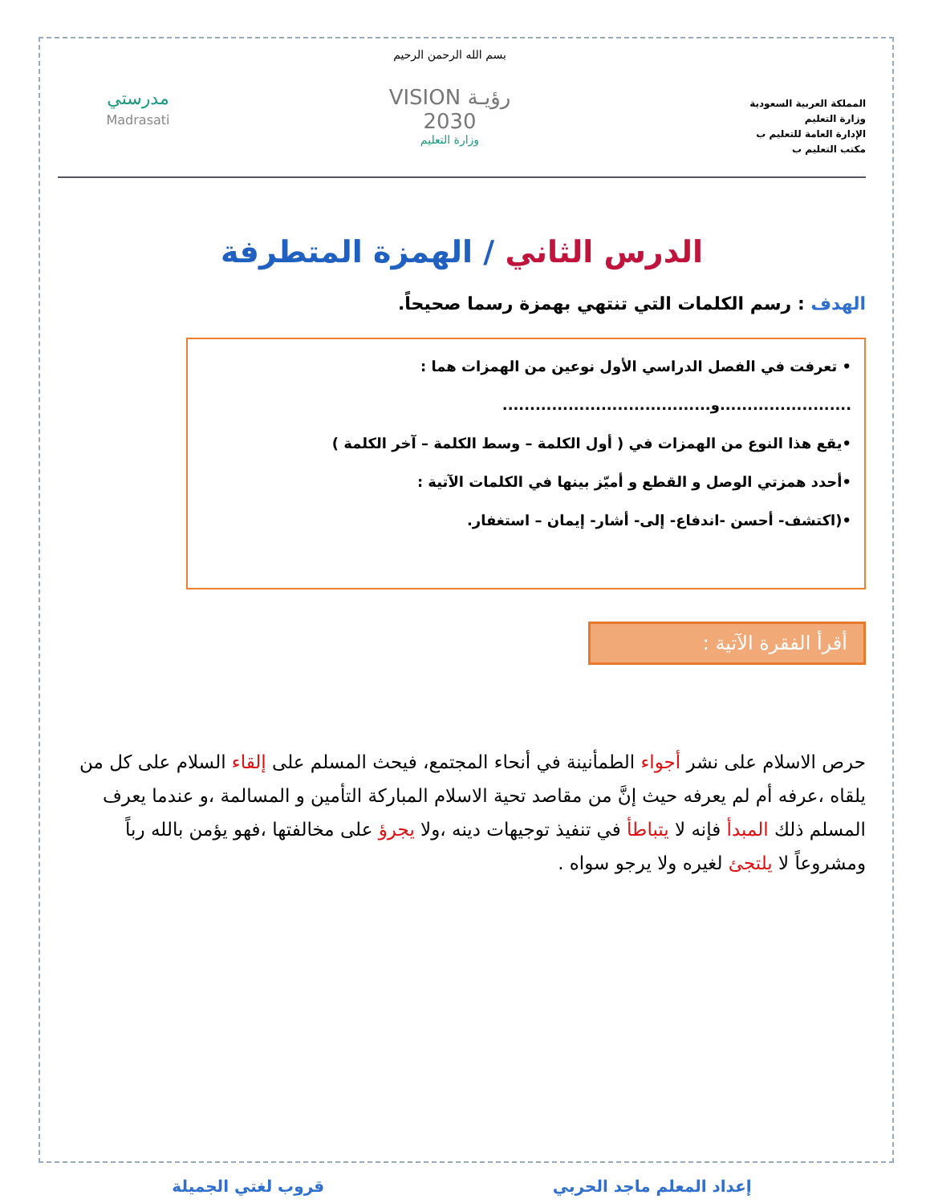المملكة العربية السعودية
وزارة التعليم
الإدارة العامة للتعليم ب
مكتب التعليم ب
بسم الله الرحمن الرحيم
رؤيـة VISION
2030
وزارة التعليم
مدرستي
Madrasati
الدرس الثاني / الهمزة المتطرفة
الهدف : رسم الكلمات التي تنتهي بهمزة رسما صحيحاً.
• تعرفت في الفصل الدراسي الأول نوعين من الهمزات هما :
........................و......................................
•يقع هذا النوع من الهمزات في ( أول الكلمة – وسط الكلمة – آخر الكلمة )
•أحدد همزتي الوصل و القطع و أميّز بينها في الكلمات الآتية :
•(اكتشف- أحسن -اندفاع- إلى- أشار- إيمان – استغفار.
أقرأ الفقرة الآتية :
حرص الاسلام على نشر أجواء الطمأنينة في أنحاء المجتمع، فيحث المسلم على إلقاء السلام على كل من يلقاه ،عرفه أم لم يعرفه حيث إنَّ من مقاصد تحية الاسلام المباركة التأمين و المسالمة ،و عندما يعرف المسلم ذلك المبدأ فإنه لا يتباطأ في تنفيذ توجيهات دينه ،ولا يجرؤ على مخالفتها ،فهو يؤمن بالله رباً ومشروعاً لا يلتجئ لغيره ولا يرجو سواه .
إعداد المعلم ماجد الحربي قروب لغتي الجميلة